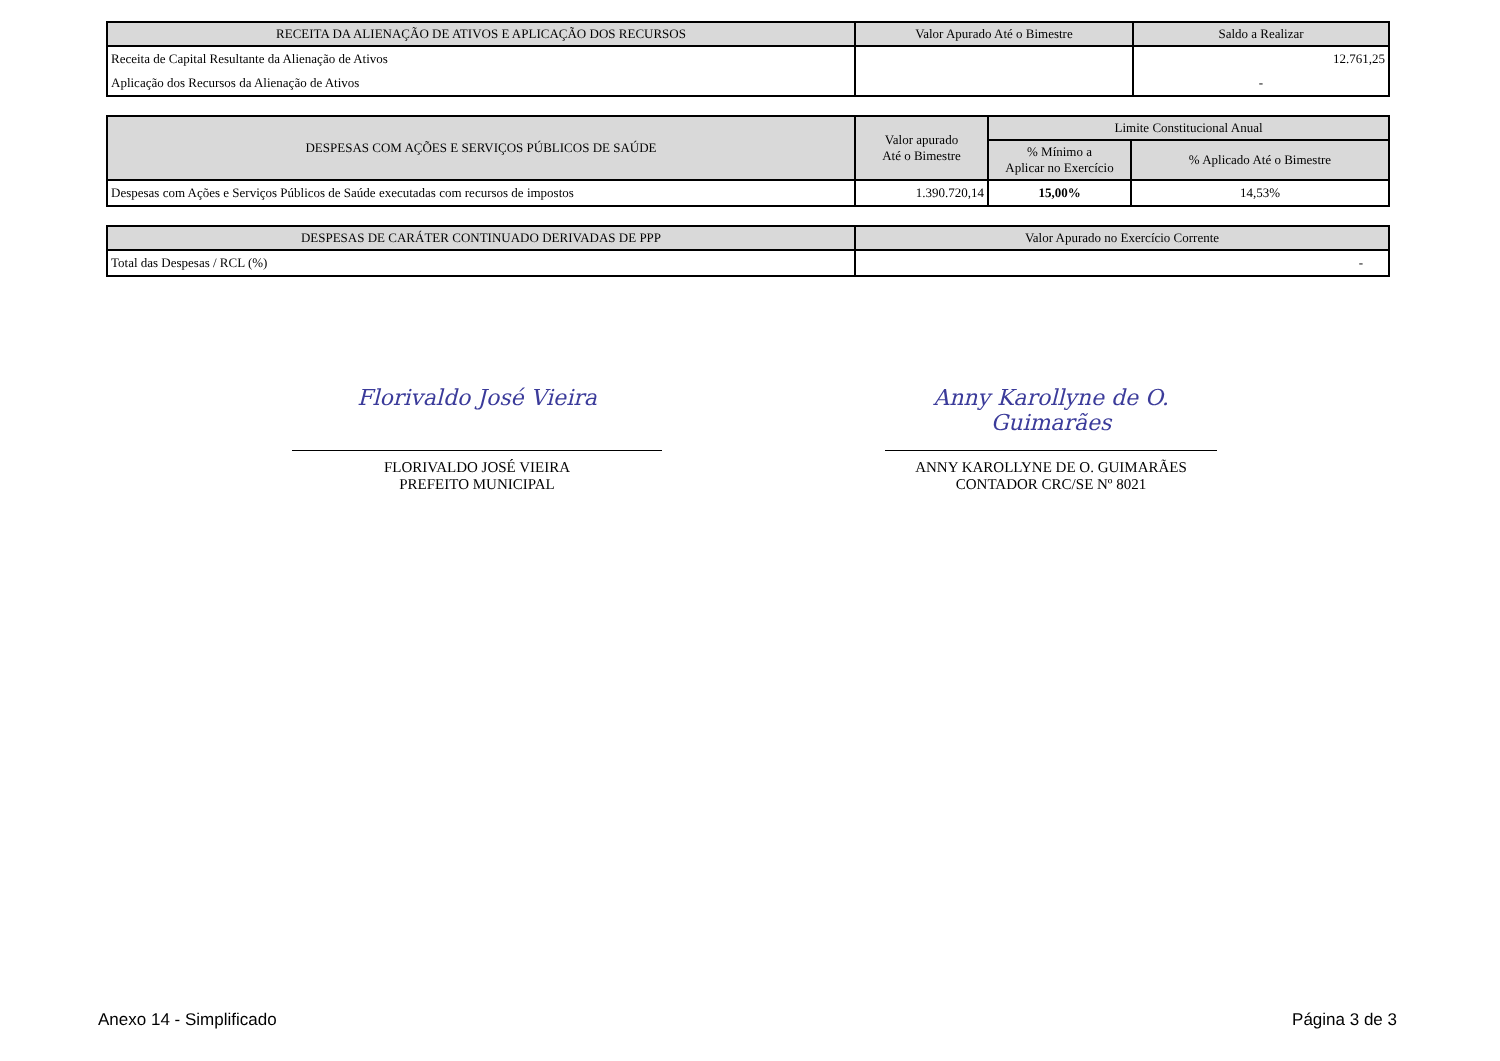| RECEITA DA ALIENAÇÃO DE ATIVOS E APLICAÇÃO DOS RECURSOS | Valor Apurado Até o Bimestre | Saldo a Realizar |
| --- | --- | --- |
| Receita de Capital Resultante da Alienação de Ativos | | 12.761,25 |
| Aplicação dos Recursos da Alienação de Ativos | | - |
| DESPESAS COM AÇÕES E SERVIÇOS PÚBLICOS DE SAÚDE | Valor apurado Até o Bimestre | Limite Constitucional Anual | |
| --- | --- | --- | --- |
| | | % Mínimo a Aplicar no Exercício | % Aplicado Até o Bimestre |
| Despesas com Ações e Serviços Públicos de Saúde executadas com recursos de impostos | 1.390.720,14 | 15,00% | 14,53% |
| DESPESAS DE CARÁTER CONTINUADO DERIVADAS DE PPP | Valor Apurado no Exercício Corrente |
| --- | --- |
| Total das Despesas / RCL (%) | - |
Florivaldo José Vieira
FLORIVALDO JOSÉ VIEIRA
PREFEITO MUNICIPAL
Anny Karollyne de O. Guimarães
ANNY KAROLLYNE DE O. GUIMARÃES
CONTADOR CRC/SE Nº 8021
Anexo 14 - Simplificado Página 3 de 3